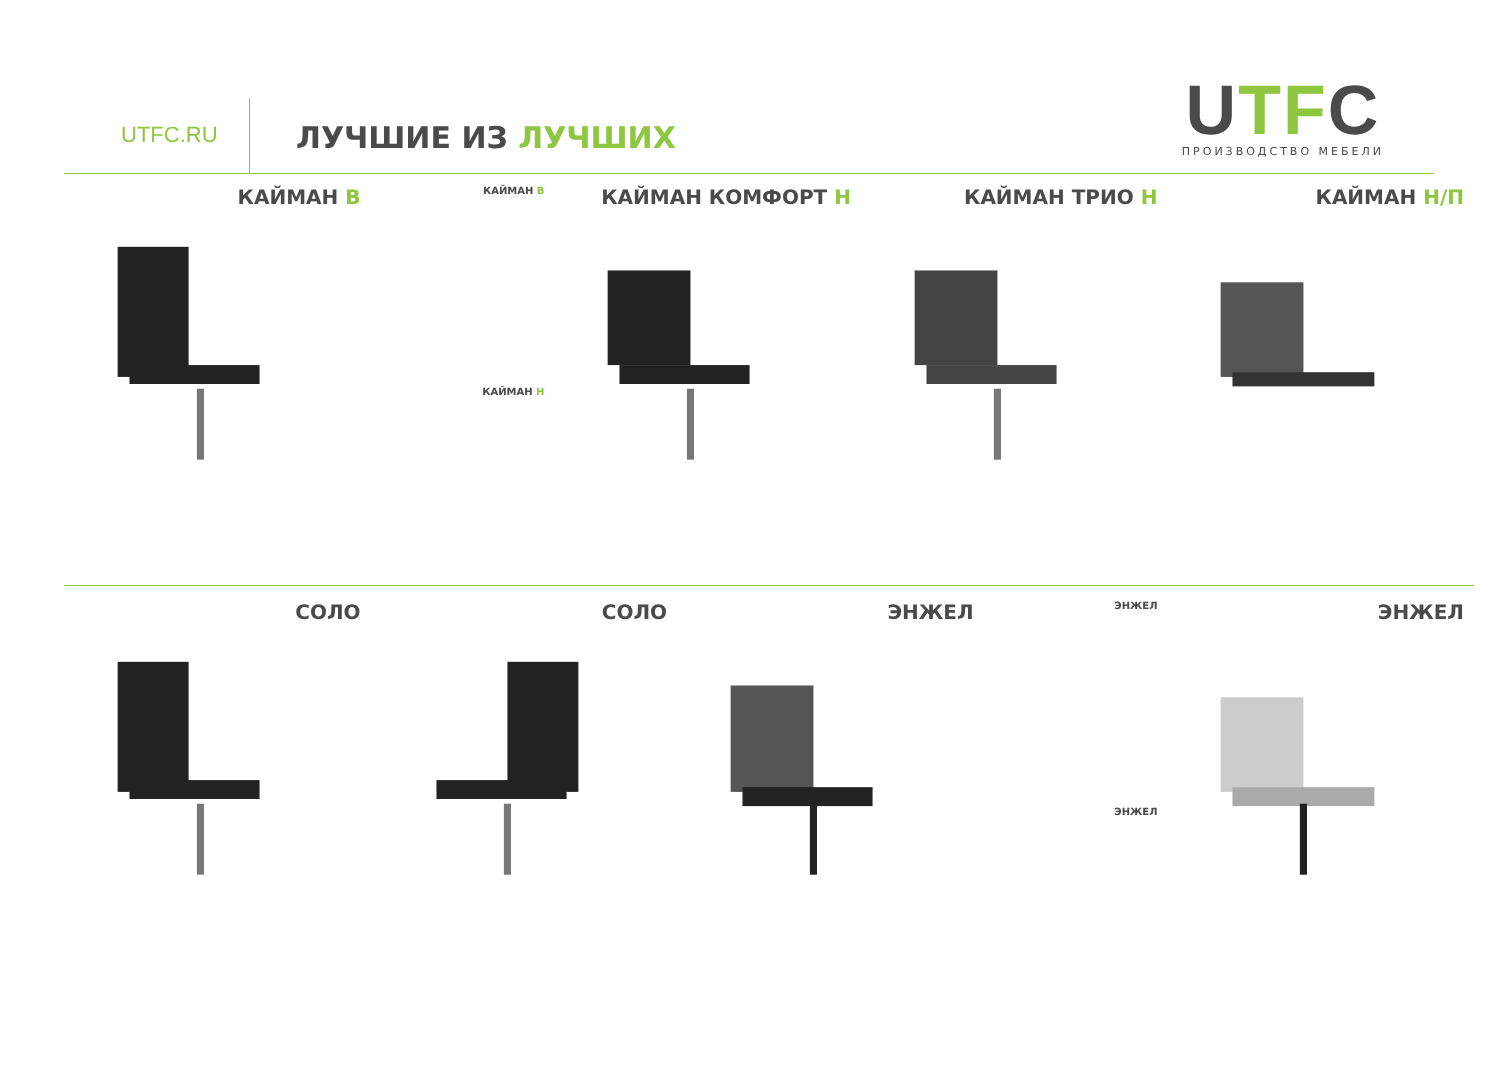UTFC.RU ЛУЧШИЕ ИЗ ЛУЧШИХ
UTFC
ПРОИЗВОДСТВО МЕБЕЛИ
КАЙМАН В
КАЙМАН В
КАЙМАН Н
КАЙМАН КОМФОРТ Н КАЙМАН ТРИО Н КАЙМАН Н/П
СОЛО СОЛО ЭНЖЕЛ
ЭНЖЕЛ
ЭНЖЕЛ
ЭНЖЕЛ